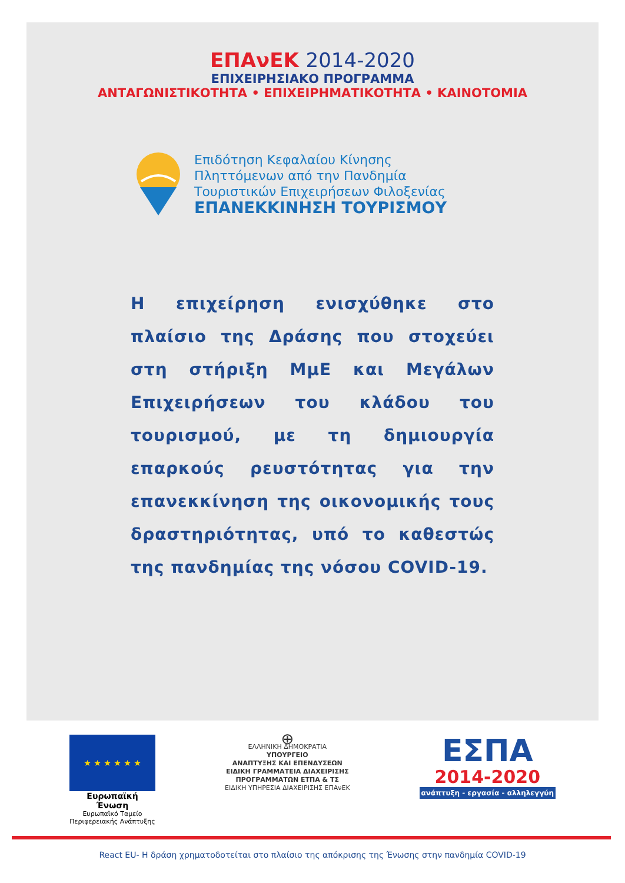ΕΠΑνΕΚ 2014-2020
ΕΠΙΧΕΙΡΗΣΙΑΚΟ ΠΡΟΓΡΑΜΜΑ
ΑΝΤΑΓΩΝΙΣΤΙΚΟΤΗΤΑ • ΕΠΙΧΕΙΡΗΜΑΤΙΚΟΤΗΤΑ • ΚΑΙΝΟΤΟΜΙΑ
Επιδότηση Κεφαλαίου Κίνησης
Πληττόμενων από την Πανδημία
Τουριστικών Επιχειρήσεων Φιλοξενίας
ΕΠΑΝΕΚΚΙΝΗΣΗ ΤΟΥΡΙΣΜΟΥ
Η επιχείρηση ενισχύθηκε στο πλαίσιο της Δράσης που στοχεύει στη στήριξη ΜμΕ και Μεγάλων Επιχειρήσεων του κλάδου του τουρισμού, με τη δημιουργία επαρκούς ρευστότητας για την επανεκκίνηση της οικονομικής τους δραστηριότητας, υπό το καθεστώς της πανδημίας της νόσου COVID-19.
★ ★ ★ ★ ★ ★
Ευρωπαϊκή Ένωση
Ευρωπαϊκό Ταμείο
Περιφερειακής Ανάπτυξης
⊕
ΕΛΛΗΝΙΚΗ ΔΗΜΟΚΡΑΤΙΑ
ΥΠΟΥΡΓΕΙΟ
ΑΝΑΠΤΥΞΗΣ ΚΑΙ ΕΠΕΝΔΥΣΕΩΝ
ΕΙΔΙΚΗ ΓΡΑΜΜΑΤΕΙΑ ΔΙΑΧΕΙΡΙΣΗΣ
ΠΡΟΓΡΑΜΜΑΤΩΝ ΕΤΠΑ & ΤΣ
ΕΙΔΙΚΗ ΥΠΗΡΕΣΙΑ ΔΙΑΧΕΙΡΙΣΗΣ ΕΠΑνΕΚ
ΕΣΠΑ
2014-2020
ανάπτυξη - εργασία - αλληλεγγύη
React EU- Η δράση χρηματοδοτείται στο πλαίσιο της απόκρισης της Ένωσης στην πανδημία COVID-19